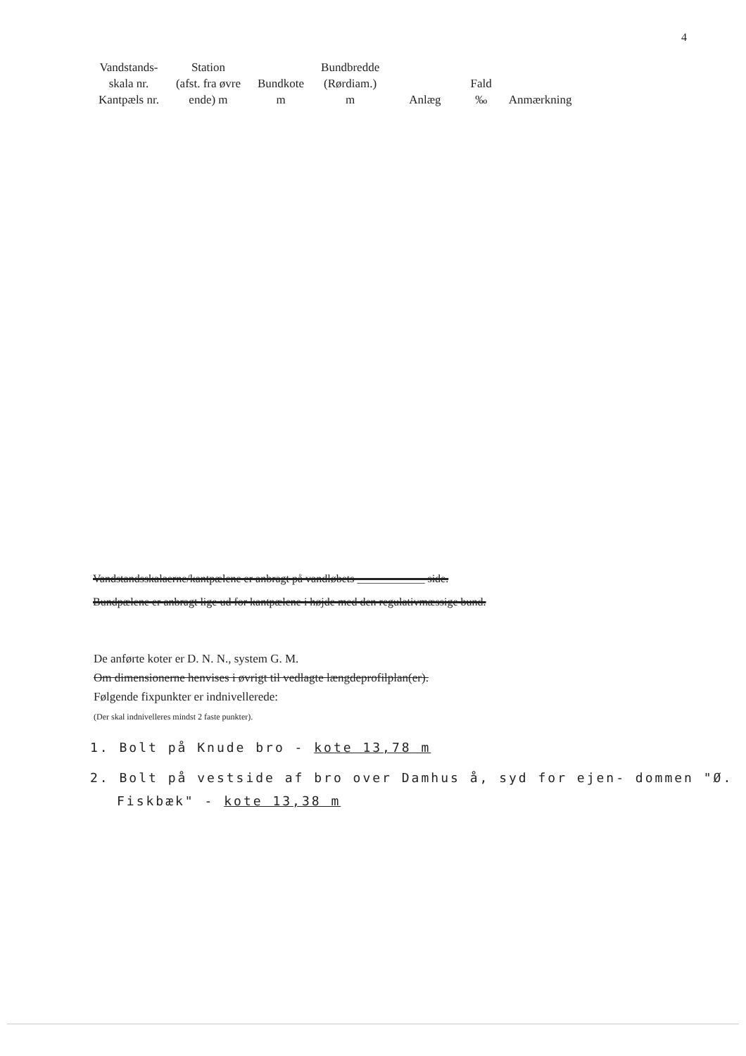4
| Vandstands- skala nr. Kantpæls nr. | Station (afst. fra øvre ende) m | Bundkote m | Bundbredde (Rørdiam.) m | Anlæg | Fald ‰ | Anmærkning |
| --- | --- | --- | --- | --- | --- | --- |
Vandstandsskalaerne/kantpælene er anbragt på vandløbets ____________ side.
Bundpælene er anbragt lige ud for kantpælene i højde med den regulativmæssige bund.
De anførte koter er D. N. N., system G. M.
Om dimensionerne henvises i øvrigt til vedlagte længdeprofilplan(er).
Følgende fixpunkter er indnivellerede:
(Der skal indnivelleres mindst 2 faste punkter).
1. Bolt på Knude bro - kote 13,78 m
2. Bolt på vestside af bro over Damhus å, syd for ejen- dommen "Ø. Fiskbæk" - kote 13,38 m